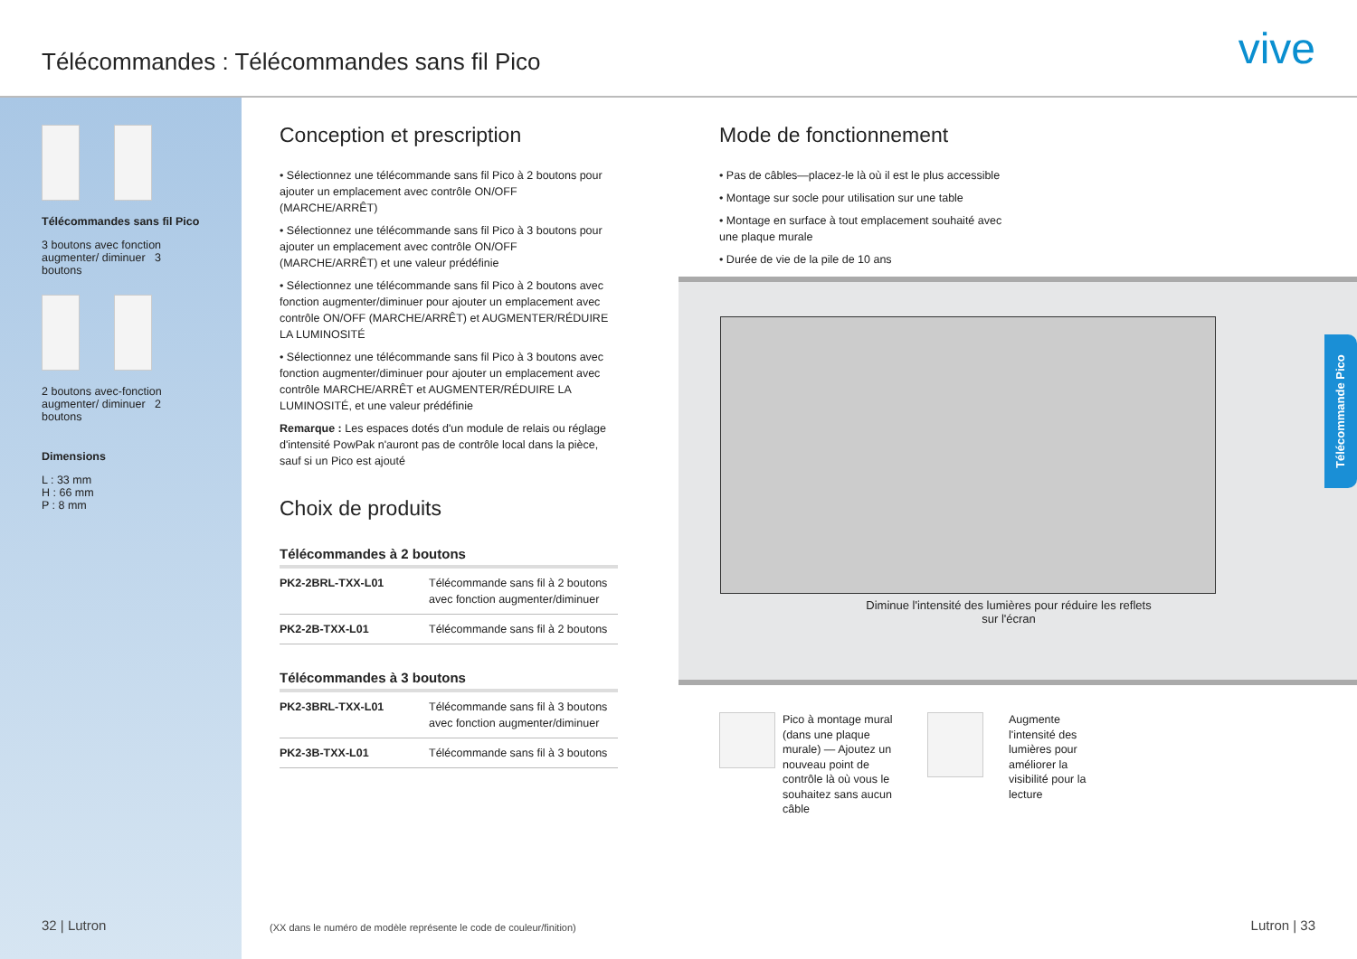Télécommandes : Télécommandes sans fil Pico
vive
Télécommandes sans fil Pico
3 boutons avec fonction augmenter/ diminuer 3 boutons
2 boutons avec-fonction augmenter/ diminuer 2 boutons
Dimensions
L : 33 mm
H : 66 mm
P : 8 mm
Conception et prescription
• Sélectionnez une télécommande sans fil Pico à 2 boutons pour ajouter un emplacement avec contrôle ON/OFF (MARCHE/ARRÊT)
• Sélectionnez une télécommande sans fil Pico à 3 boutons pour ajouter un emplacement avec contrôle ON/OFF (MARCHE/ARRÊT) et une valeur prédéfinie
• Sélectionnez une télécommande sans fil Pico à 2 boutons avec fonction augmenter/diminuer pour ajouter un emplacement avec contrôle ON/OFF (MARCHE/ARRÊT) et AUGMENTER/RÉDUIRE LA LUMINOSITÉ
• Sélectionnez une télécommande sans fil Pico à 3 boutons avec fonction augmenter/diminuer pour ajouter un emplacement avec contrôle MARCHE/ARRÊT et AUGMENTER/RÉDUIRE LA LUMINOSITÉ, et une valeur prédéfinie
Remarque : Les espaces dotés d'un module de relais ou réglage d'intensité PowPak n'auront pas de contrôle local dans la pièce, sauf si un Pico est ajouté
Choix de produits
Télécommandes à 2 boutons
| PK2-2BRL-TXX-L01 | Télécommande sans fil à 2 boutons avec fonction augmenter/diminuer |
| PK2-2B-TXX-L01 | Télécommande sans fil à 2 boutons |
Télécommandes à 3 boutons
| PK2-3BRL-TXX-L01 | Télécommande sans fil à 3 boutons avec fonction augmenter/diminuer |
| PK2-3B-TXX-L01 | Télécommande sans fil à 3 boutons |
Mode de fonctionnement
• Pas de câbles—placez-le là où il est le plus accessible
• Montage sur socle pour utilisation sur une table
• Montage en surface à tout emplacement souhaité avec une plaque murale
• Durée de vie de la pile de 10 ans
Diminue l'intensité des lumières pour réduire les reflets sur l'écran
Pico à montage mural (dans une plaque murale) — Ajoutez un nouveau point de contrôle là où vous le souhaitez sans aucun câble
Augmente l'intensité des lumières pour améliorer la visibilité pour la lecture
Télécommande Pico
32 | Lutron
(XX dans le numéro de modèle représente le code de couleur/finition)
Lutron | 33